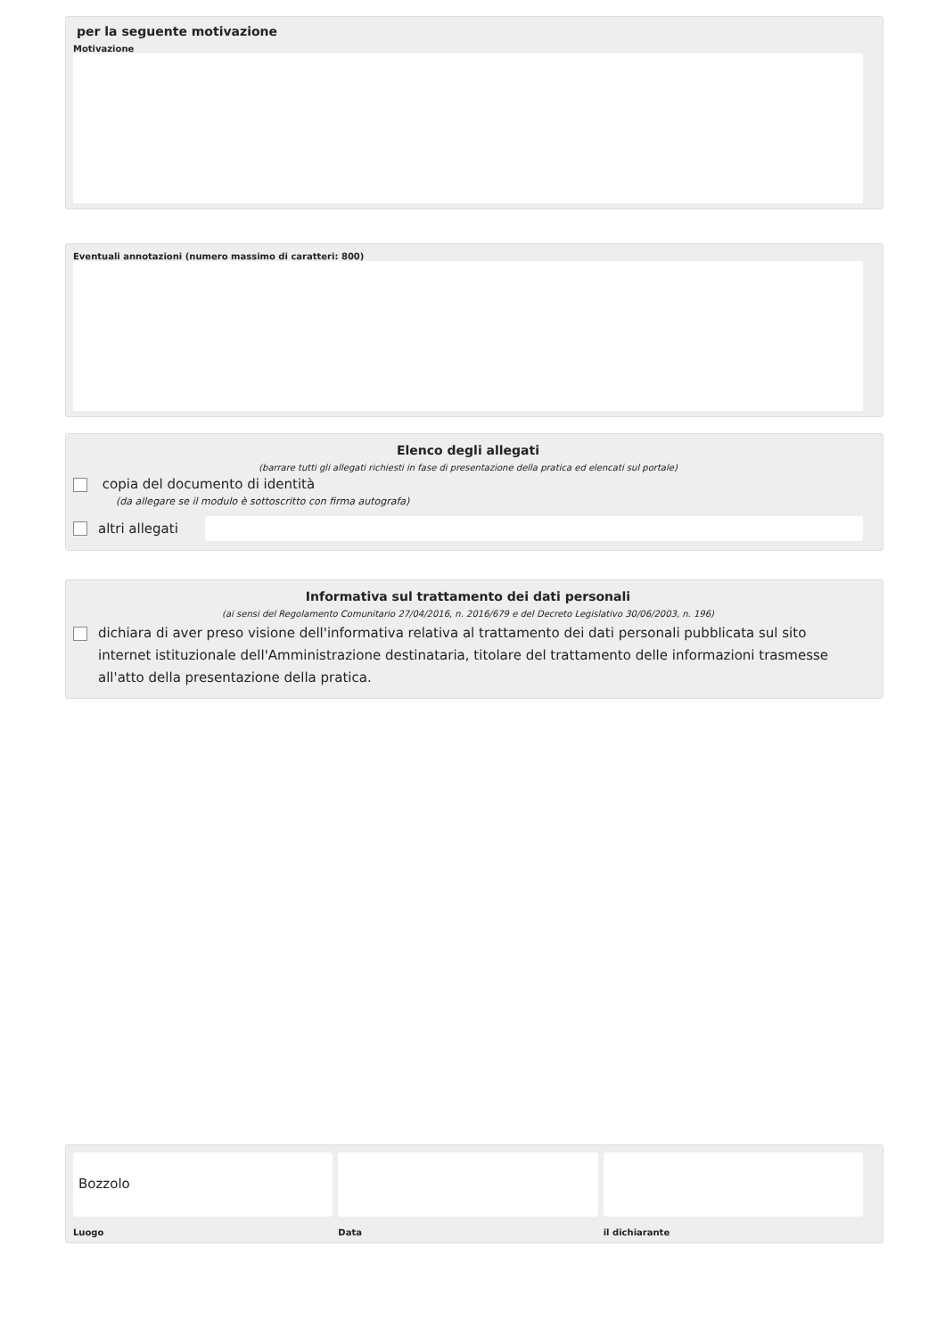per la seguente motivazione
Motivazione
Eventuali annotazioni (numero massimo di caratteri: 800)
Elenco degli allegati
(barrare tutti gli allegati richiesti in fase di presentazione della pratica ed elencati sul portale)
copia del documento di identità
(da allegare se il modulo è sottoscritto con firma autografa)
altri allegati
Informativa sul trattamento dei dati personali
(ai sensi del Regolamento Comunitario 27/04/2016, n. 2016/679 e del Decreto Legislativo 30/06/2003, n. 196)
dichiara di aver preso visione dell'informativa relativa al trattamento dei dati personali pubblicata sul sito internet istituzionale dell'Amministrazione destinataria, titolare del trattamento delle informazioni trasmesse all'atto della presentazione della pratica.
Bozzolo
Luogo
Data il dichiarante